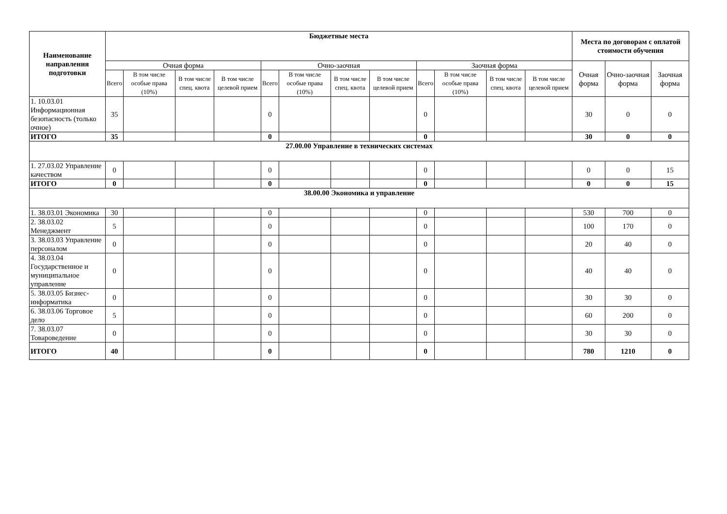| Наименование направления подготовки | Бюджетные места | | | | | | | | | | | | Места по договорам с оплатой стоимости обучения | | |
| --- | --- | --- | --- | --- | --- | --- | --- | --- | --- | --- | --- | --- | --- | --- | --- |
| | Очная форма | | | | Очно-заочная | | | | Заочная форма | | | | Очная форма | Очно-заочная форма | Заочная форма |
| | Всего | В том числе особые права (10%) | В том числе спец. квота | В том числе целевой прием | Всего | В том числе особые права (10%) | В том числе спец. квота | В том числе целевой прием | Всего | В том числе особые права (10%) | В том числе спец. квота | В том числе целевой прием | | | |
| 1. 10.03.01 Информационная безопасность (только очное) | 35 | | | | 0 | | | | 0 | | | | 30 | 0 | 0 |
| ИТОГО | 35 | | | | 0 | | | | 0 | | | | 30 | 0 | 0 |
| 27.00.00 Управление в технических системах | | | | | | | | | | | | | | | |
| 1. 27.03.02 Управление качеством | 0 | | | | 0 | | | | 0 | | | | 0 | 0 | 15 |
| ИТОГО | 0 | | | | 0 | | | | 0 | | | | 0 | 0 | 15 |
| 38.00.00 Экономика и управление | | | | | | | | | | | | | | | |
| 1. 38.03.01 Экономика | 30 | | | | 0 | | | | 0 | | | | 530 | 700 | 0 |
| 2. 38.03.02 Менеджмент | 5 | | | | 0 | | | | 0 | | | | 100 | 170 | 0 |
| 3. 38.03.03 Управление персоналом | 0 | | | | 0 | | | | 0 | | | | 20 | 40 | 0 |
| 4. 38.03.04 Государственное и муниципальное управление | 0 | | | | 0 | | | | 0 | | | | 40 | 40 | 0 |
| 5. 38.03.05 Бизнес-информатика | 0 | | | | 0 | | | | 0 | | | | 30 | 30 | 0 |
| 6. 38.03.06 Торговое дело | 5 | | | | 0 | | | | 0 | | | | 60 | 200 | 0 |
| 7. 38.03.07 Товароведение | 0 | | | | 0 | | | | 0 | | | | 30 | 30 | 0 |
| ИТОГО | 40 | | | | 0 | | | | 0 | | | | 780 | 1210 | 0 |